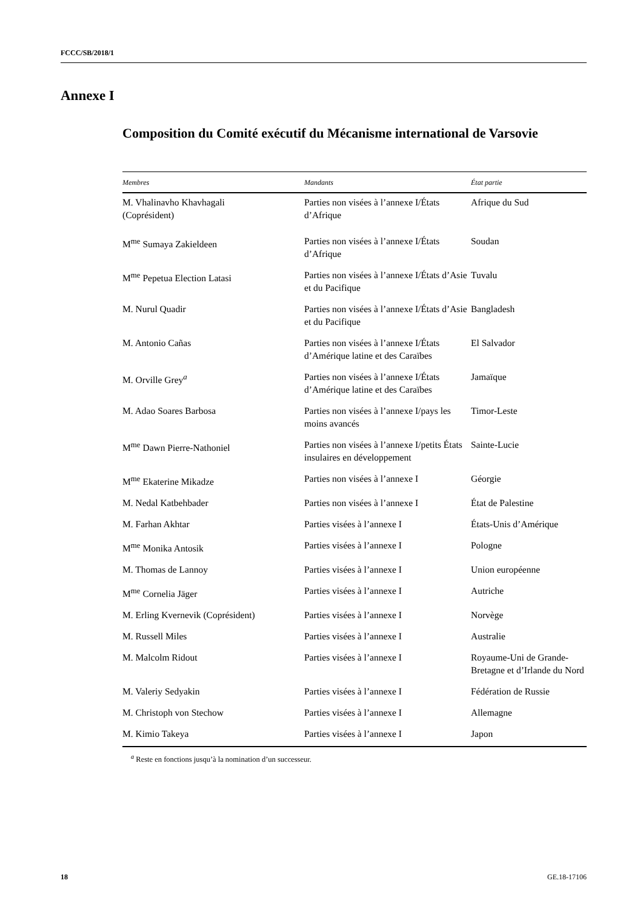FCCC/SB/2018/1
Annexe I
Composition du Comité exécutif du Mécanisme international de Varsovie
| Membres | Mandants | État partie |
| --- | --- | --- |
| M. Vhalinavho Khavhagali (Coprésident) | Parties non visées à l’annexe I/États d’Afrique | Afrique du Sud |
| M<sup>me</sup> Sumaya Zakieldeen | Parties non visées à l’annexe I/États d’Afrique | Soudan |
| M<sup>me</sup> Pepetua Election Latasi | Parties non visées à l’annexe I/États d’Asie et du Pacifique | Tuvalu |
| M. Nurul Quadir | Parties non visées à l’annexe I/États d’Asie et du Pacifique | Bangladesh |
| M. Antonio Cañas | Parties non visées à l’annexe I/États d’Amérique latine et des Caraïbes | El Salvador |
| M. Orville Grey<sup>a</sup> | Parties non visées à l’annexe I/États d’Amérique latine et des Caraïbes | Jamaïque |
| M. Adao Soares Barbosa | Parties non visées à l’annexe I/pays les moins avancés | Timor-Leste |
| M<sup>me</sup> Dawn Pierre-Nathoniel | Parties non visées à l’annexe I/petits États insulaires en développement | Sainte-Lucie |
| M<sup>me</sup> Ekaterine Mikadze | Parties non visées à l’annexe I | Géorgie |
| M. Nedal Katbehbader | Parties non visées à l’annexe I | État de Palestine |
| M. Farhan Akhtar | Parties visées à l’annexe I | États-Unis d’Amérique |
| M<sup>me</sup> Monika Antosik | Parties visées à l’annexe I | Pologne |
| M. Thomas de Lannoy | Parties visées à l’annexe I | Union européenne |
| M<sup>me</sup> Cornelia Jäger | Parties visées à l’annexe I | Autriche |
| M. Erling Kvernevik (Coprésident) | Parties visées à l’annexe I | Norvège |
| M. Russell Miles | Parties visées à l’annexe I | Australie |
| M. Malcolm Ridout | Parties visées à l’annexe I | Royaume-Uni de Grande-Bretagne et d’Irlande du Nord |
| M. Valeriy Sedyakin | Parties visées à l’annexe I | Fédération de Russie |
| M. Christoph von Stechow | Parties visées à l’annexe I | Allemagne |
| M. Kimio Takeya | Parties visées à l’annexe I | Japon |
<sup>a</sup> Reste en fonctions jusqu’à la nomination d’un successeur.
18 GE.18-17106